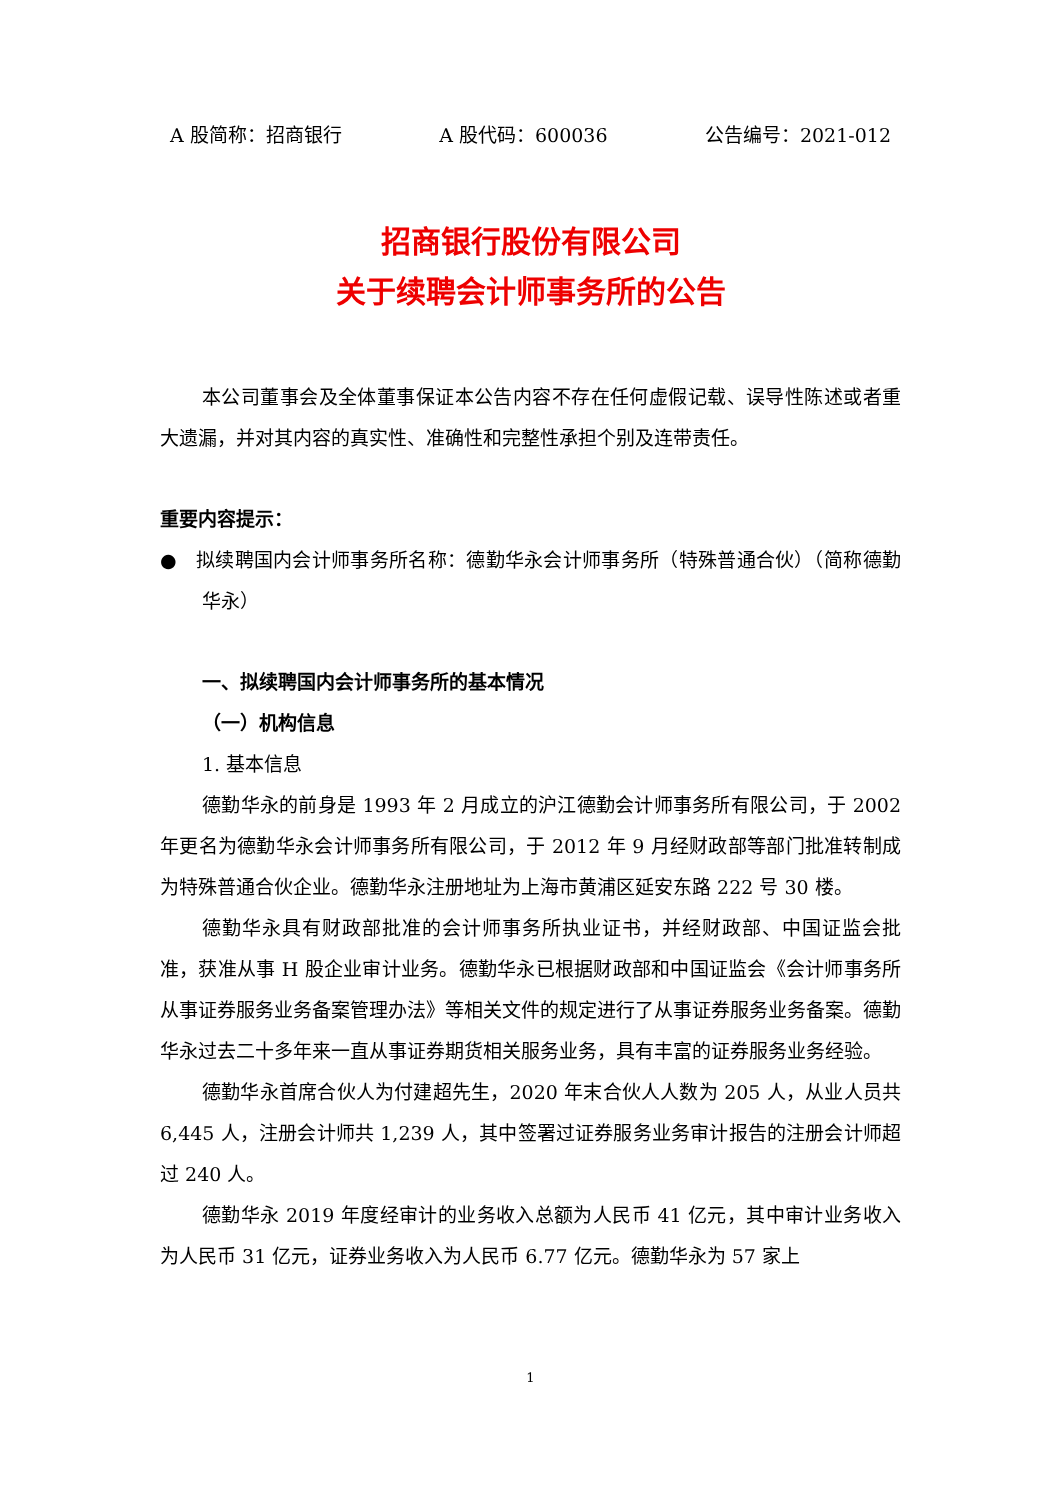A 股简称：招商银行 A 股代码：600036 公告编号：2021-012
招商银行股份有限公司
关于续聘会计师事务所的公告
本公司董事会及全体董事保证本公告内容不存在任何虚假记载、误导性陈述或者重大遗漏，并对其内容的真实性、准确性和完整性承担个别及连带责任。
重要内容提示：
● 拟续聘国内会计师事务所名称：德勤华永会计师事务所（特殊普通合伙）（简称德勤华永）
一、拟续聘国内会计师事务所的基本情况
（一）机构信息
1. 基本信息
德勤华永的前身是 1993 年 2 月成立的沪江德勤会计师事务所有限公司，于 2002 年更名为德勤华永会计师事务所有限公司，于 2012 年 9 月经财政部等部门批准转制成为特殊普通合伙企业。德勤华永注册地址为上海市黄浦区延安东路 222 号 30 楼。
德勤华永具有财政部批准的会计师事务所执业证书，并经财政部、中国证监会批准，获准从事 H 股企业审计业务。德勤华永已根据财政部和中国证监会《会计师事务所从事证券服务业务备案管理办法》等相关文件的规定进行了从事证券服务业务备案。德勤华永过去二十多年来一直从事证券期货相关服务业务，具有丰富的证券服务业务经验。
德勤华永首席合伙人为付建超先生，2020 年末合伙人人数为 205 人，从业人员共 6,445 人，注册会计师共 1,239 人，其中签署过证券服务业务审计报告的注册会计师超过 240 人。
德勤华永 2019 年度经审计的业务收入总额为人民币 41 亿元，其中审计业务收入为人民币 31 亿元，证券业务收入为人民币 6.77 亿元。德勤华永为 57 家上
1